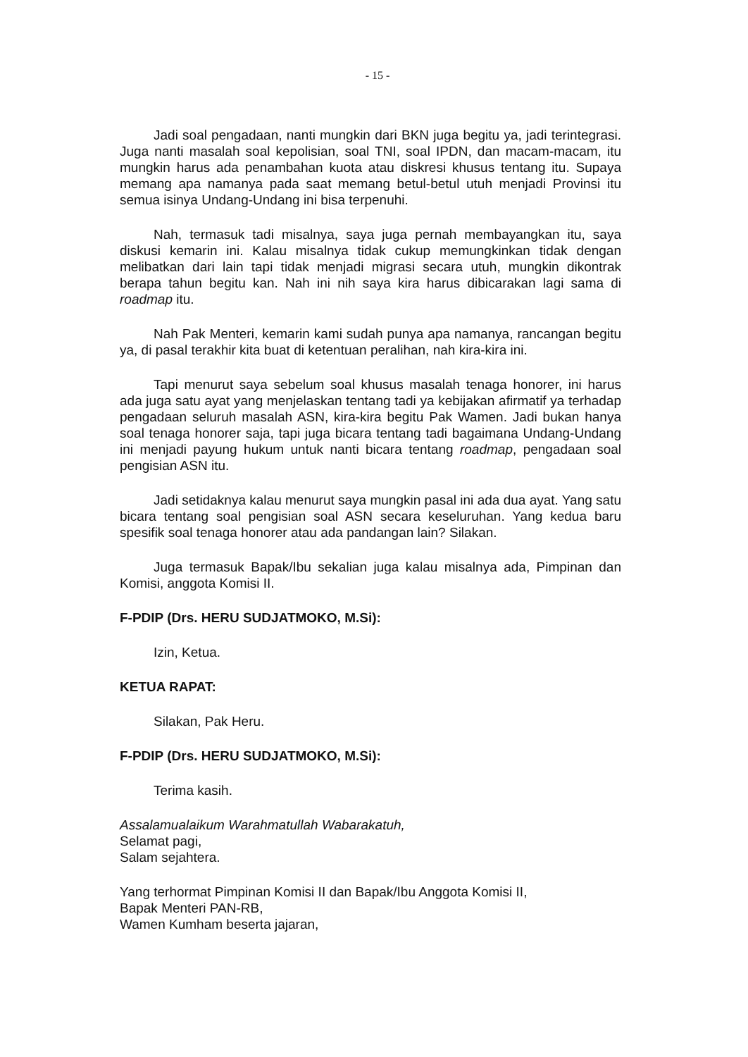- 15 -
Jadi soal pengadaan, nanti mungkin dari BKN juga begitu ya, jadi terintegrasi. Juga nanti masalah soal kepolisian, soal TNI, soal IPDN, dan macam-macam, itu mungkin harus ada penambahan kuota atau diskresi khusus tentang itu. Supaya memang apa namanya pada saat memang betul-betul utuh menjadi Provinsi itu semua isinya Undang-Undang ini bisa terpenuhi.
Nah, termasuk tadi misalnya, saya juga pernah membayangkan itu, saya diskusi kemarin ini. Kalau misalnya tidak cukup memungkinkan tidak dengan melibatkan dari lain tapi tidak menjadi migrasi secara utuh, mungkin dikontrak berapa tahun begitu kan. Nah ini nih saya kira harus dibicarakan lagi sama di roadmap itu.
Nah Pak Menteri, kemarin kami sudah punya apa namanya, rancangan begitu ya, di pasal terakhir kita buat di ketentuan peralihan, nah kira-kira ini.
Tapi menurut saya sebelum soal khusus masalah tenaga honorer, ini harus ada juga satu ayat yang menjelaskan tentang tadi ya kebijakan afirmatif ya terhadap pengadaan seluruh masalah ASN, kira-kira begitu Pak Wamen. Jadi bukan hanya soal tenaga honorer saja, tapi juga bicara tentang tadi bagaimana Undang-Undang ini menjadi payung hukum untuk nanti bicara tentang roadmap, pengadaan soal pengisian ASN itu.
Jadi setidaknya kalau menurut saya mungkin pasal ini ada dua ayat. Yang satu bicara tentang soal pengisian soal ASN secara keseluruhan. Yang kedua baru spesifik soal tenaga honorer atau ada pandangan lain? Silakan.
Juga termasuk Bapak/Ibu sekalian juga kalau misalnya ada, Pimpinan dan Komisi, anggota Komisi II.
F-PDIP (Drs. HERU SUDJATMOKO, M.Si):
Izin, Ketua.
KETUA RAPAT:
Silakan, Pak Heru.
F-PDIP (Drs. HERU SUDJATMOKO, M.Si):
Terima kasih.
Assalamualaikum Warahmatullah Wabarakatuh,
Selamat pagi,
Salam sejahtera.
Yang terhormat Pimpinan Komisi II dan Bapak/Ibu Anggota Komisi II,
Bapak Menteri PAN-RB,
Wamen Kumham beserta jajaran,